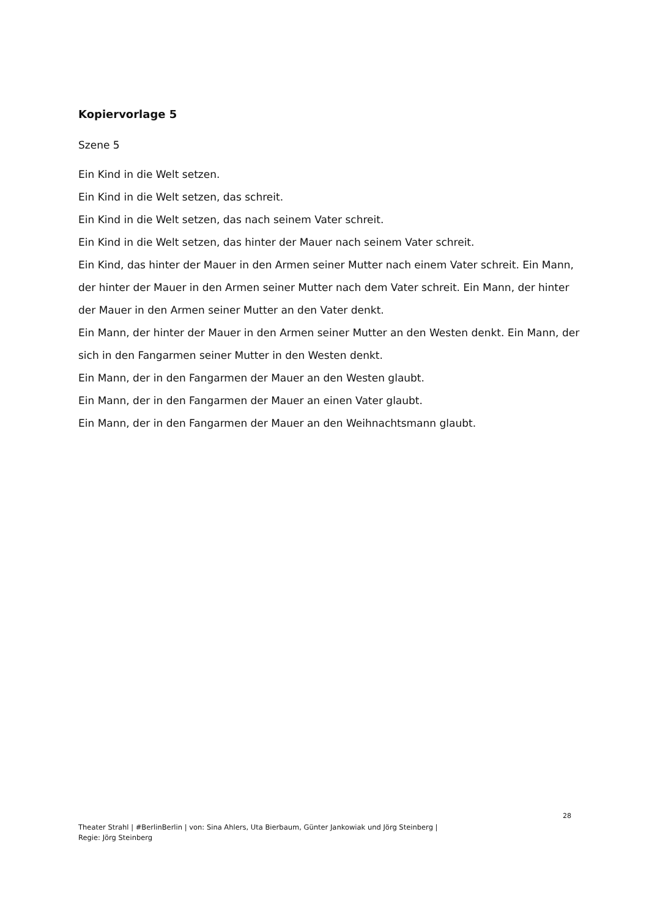Kopiervorlage 5
Szene 5
Ein Kind in die Welt setzen.
Ein Kind in die Welt setzen, das schreit.
Ein Kind in die Welt setzen, das nach seinem Vater schreit.
Ein Kind in die Welt setzen, das hinter der Mauer nach seinem Vater schreit.
Ein Kind, das hinter der Mauer in den Armen seiner Mutter nach einem Vater schreit. Ein Mann, der hinter der Mauer in den Armen seiner Mutter nach dem Vater schreit. Ein Mann, der hinter der Mauer in den Armen seiner Mutter an den Vater denkt.
Ein Mann, der hinter der Mauer in den Armen seiner Mutter an den Westen denkt. Ein Mann, der sich in den Fangarmen seiner Mutter in den Westen denkt.
Ein Mann, der in den Fangarmen der Mauer an den Westen glaubt.
Ein Mann, der in den Fangarmen der Mauer an einen Vater glaubt.
Ein Mann, der in den Fangarmen der Mauer an den Weihnachtsmann glaubt.
28
Theater Strahl | #BerlinBerlin | von: Sina Ahlers, Uta Bierbaum, Günter Jankowiak und Jörg Steinberg |
Regie: Jörg Steinberg